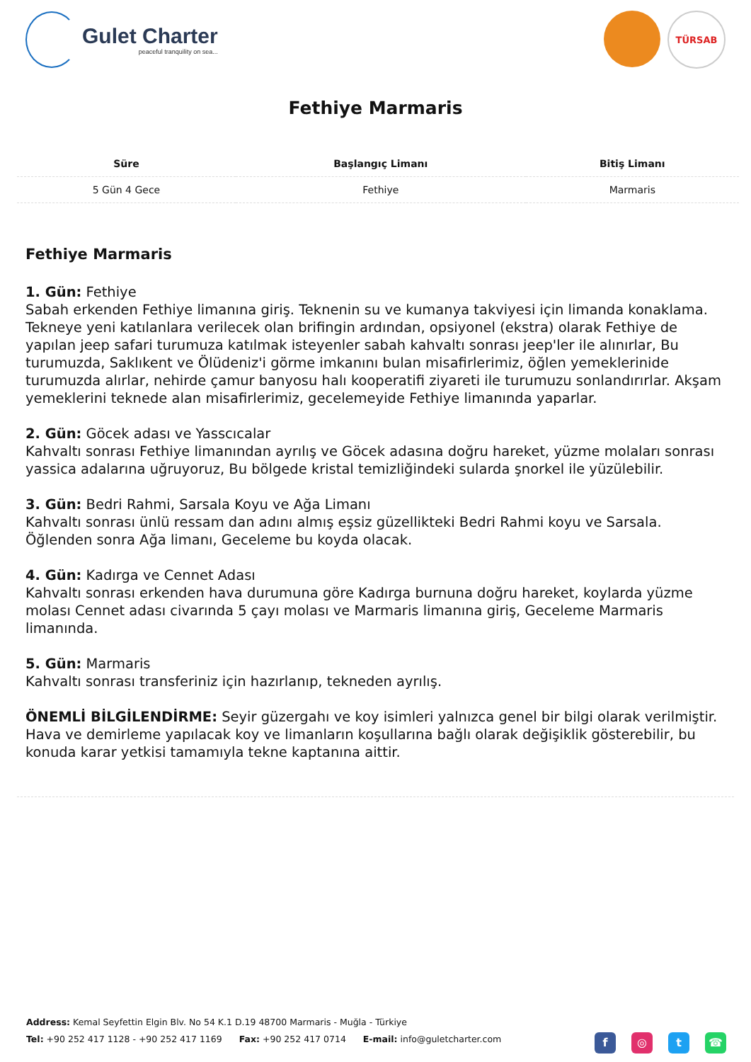Gulet Charter
peaceful tranquility on sea...
TÜRSAB
Fethiye Marmaris
| Süre | Başlangıç Limanı | Bitiş Limanı |
| --- | --- | --- |
| 5 Gün 4 Gece | Fethiye | Marmaris |
Fethiye Marmaris
1. Gün: Fethiye
Sabah erkenden Fethiye limanına giriş. Teknenin su ve kumanya takviyesi için limanda konaklama. Tekneye yeni katılanlara verilecek olan brifingin ardından, opsiyonel (ekstra) olarak Fethiye de yapılan jeep safari turumuza katılmak isteyenler sabah kahvaltı sonrası jeep'ler ile alınırlar, Bu turumuzda, Saklıkent ve Ölüdeniz'i görme imkanını bulan misafirlerimiz, öğlen yemeklerinide turumuzda alırlar, nehirde çamur banyosu halı kooperatifi ziyareti ile turumuzu sonlandırırlar. Akşam yemeklerini teknede alan misafirlerimiz, gecelemeyide Fethiye limanında yaparlar.
2. Gün: Göcek adası ve Yasscıcalar
Kahvaltı sonrası Fethiye limanından ayrılış ve Göcek adasına doğru hareket, yüzme molaları sonrası yassica adalarına uğruyoruz, Bu bölgede kristal temizliğindeki sularda şnorkel ile yüzülebilir.
3. Gün: Bedri Rahmi, Sarsala Koyu ve Ağa Limanı
Kahvaltı sonrası ünlü ressam dan adını almış eşsiz güzellikteki Bedri Rahmi koyu ve Sarsala. Öğlenden sonra Ağa limanı, Geceleme bu koyda olacak.
4. Gün: Kadırga ve Cennet Adası
Kahvaltı sonrası erkenden hava durumuna göre Kadırga burnuna doğru hareket, koylarda yüzme molası Cennet adası civarında 5 çayı molası ve Marmaris limanına giriş, Geceleme Marmaris limanında.
5. Gün: Marmaris
Kahvaltı sonrası transferiniz için hazırlanıp, tekneden ayrılış.
ÖNEMLİ BİLGİLENDİRME: Seyir güzergahı ve koy isimleri yalnızca genel bir bilgi olarak verilmiştir. Hava ve demirleme yapılacak koy ve limanların koşullarına bağlı olarak değişiklik gösterebilir, bu konuda karar yetkisi tamamıyla tekne kaptanına aittir.
Address: Kemal Seyfettin Elgin Blv. No 54 K.1 D.19 48700 Marmaris - Muğla - Türkiye
Tel: +90 252 417 1128 - +90 252 417 1169 Fax: +90 252 417 0714 E-mail: info@guletcharter.com
f ◎ t ☎